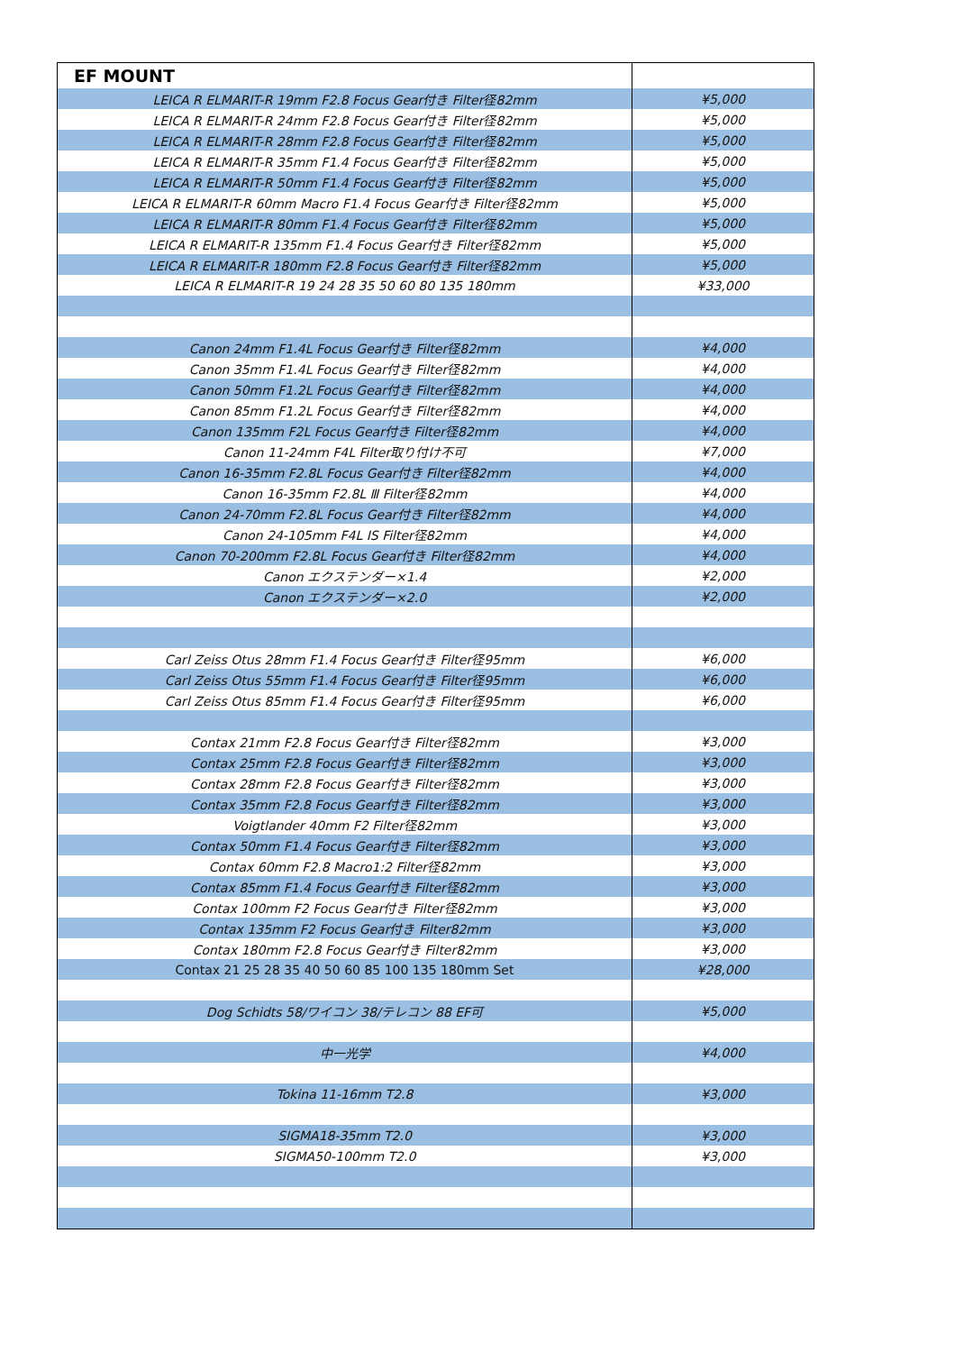| EF MOUNT | |
| LEICA R ELMARIT-R 19mm F2.8 Focus Gear付き Filter径82mm | ¥5,000 |
| LEICA R ELMARIT-R 24mm F2.8 Focus Gear付き Filter径82mm | ¥5,000 |
| LEICA R ELMARIT-R 28mm F2.8 Focus Gear付き Filter径82mm | ¥5,000 |
| LEICA R ELMARIT-R 35mm F1.4 Focus Gear付き Filter径82mm | ¥5,000 |
| LEICA R ELMARIT-R 50mm F1.4 Focus Gear付き Filter径82mm | ¥5,000 |
| LEICA R ELMARIT-R 60mm Macro F1.4 Focus Gear付き Filter径82mm | ¥5,000 |
| LEICA R ELMARIT-R 80mm F1.4 Focus Gear付き Filter径82mm | ¥5,000 |
| LEICA R ELMARIT-R 135mm F1.4 Focus Gear付き Filter径82mm | ¥5,000 |
| LEICA R ELMARIT-R 180mm F2.8 Focus Gear付き Filter径82mm | ¥5,000 |
| LEICA R ELMARIT-R 19 24 28 35 50 60 80 135 180mm | ¥33,000 |
| Canon 24mm F1.4L Focus Gear付き Filter径82mm | ¥4,000 |
| Canon 35mm F1.4L Focus Gear付き Filter径82mm | ¥4,000 |
| Canon 50mm F1.2L Focus Gear付き Filter径82mm | ¥4,000 |
| Canon 85mm F1.2L Focus Gear付き Filter径82mm | ¥4,000 |
| Canon 135mm F2L Focus Gear付き Filter径82mm | ¥4,000 |
| Canon 11-24mm F4L Filter取り付け不可 | ¥7,000 |
| Canon 16-35mm F2.8L Focus Gear付き Filter径82mm | ¥4,000 |
| Canon 16-35mm F2.8L Ⅲ Filter径82mm | ¥4,000 |
| Canon 24-70mm F2.8L Focus Gear付き Filter径82mm | ¥4,000 |
| Canon 24-105mm F4L IS Filter径82mm | ¥4,000 |
| Canon 70-200mm F2.8L Focus Gear付き Filter径82mm | ¥4,000 |
| Canon エクステンダー×1.4 | ¥2,000 |
| Canon エクステンダー×2.0 | ¥2,000 |
| Carl Zeiss Otus 28mm F1.4 Focus Gear付き Filter径95mm | ¥6,000 |
| Carl Zeiss Otus 55mm F1.4 Focus Gear付き Filter径95mm | ¥6,000 |
| Carl Zeiss Otus 85mm F1.4 Focus Gear付き Filter径95mm | ¥6,000 |
| Contax 21mm F2.8 Focus Gear付き Filter径82mm | ¥3,000 |
| Contax 25mm F2.8 Focus Gear付き Filter径82mm | ¥3,000 |
| Contax 28mm F2.8 Focus Gear付き Filter径82mm | ¥3,000 |
| Contax 35mm F2.8 Focus Gear付き Filter径82mm | ¥3,000 |
| Voigtlander 40mm F2 Filter径82mm | ¥3,000 |
| Contax 50mm F1.4 Focus Gear付き Filter径82mm | ¥3,000 |
| Contax 60mm F2.8 Macro1:2 Filter径82mm | ¥3,000 |
| Contax 85mm F1.4 Focus Gear付き Filter径82mm | ¥3,000 |
| Contax 100mm F2 Focus Gear付き Filter径82mm | ¥3,000 |
| Contax 135mm F2 Focus Gear付き Filter82mm | ¥3,000 |
| Contax 180mm F2.8 Focus Gear付き Filter82mm | ¥3,000 |
| Contax 21 25 28 35 40 50 60 85 100 135 180mm Set | ¥28,000 |
| Dog Schidts 58/ワイコン 38/テレコン 88 EF可 | ¥5,000 |
| 中一光学 | ¥4,000 |
| Tokina 11-16mm T2.8 | ¥3,000 |
| SIGMA18-35mm T2.0 | ¥3,000 |
| SIGMA50-100mm T2.0 | ¥3,000 |